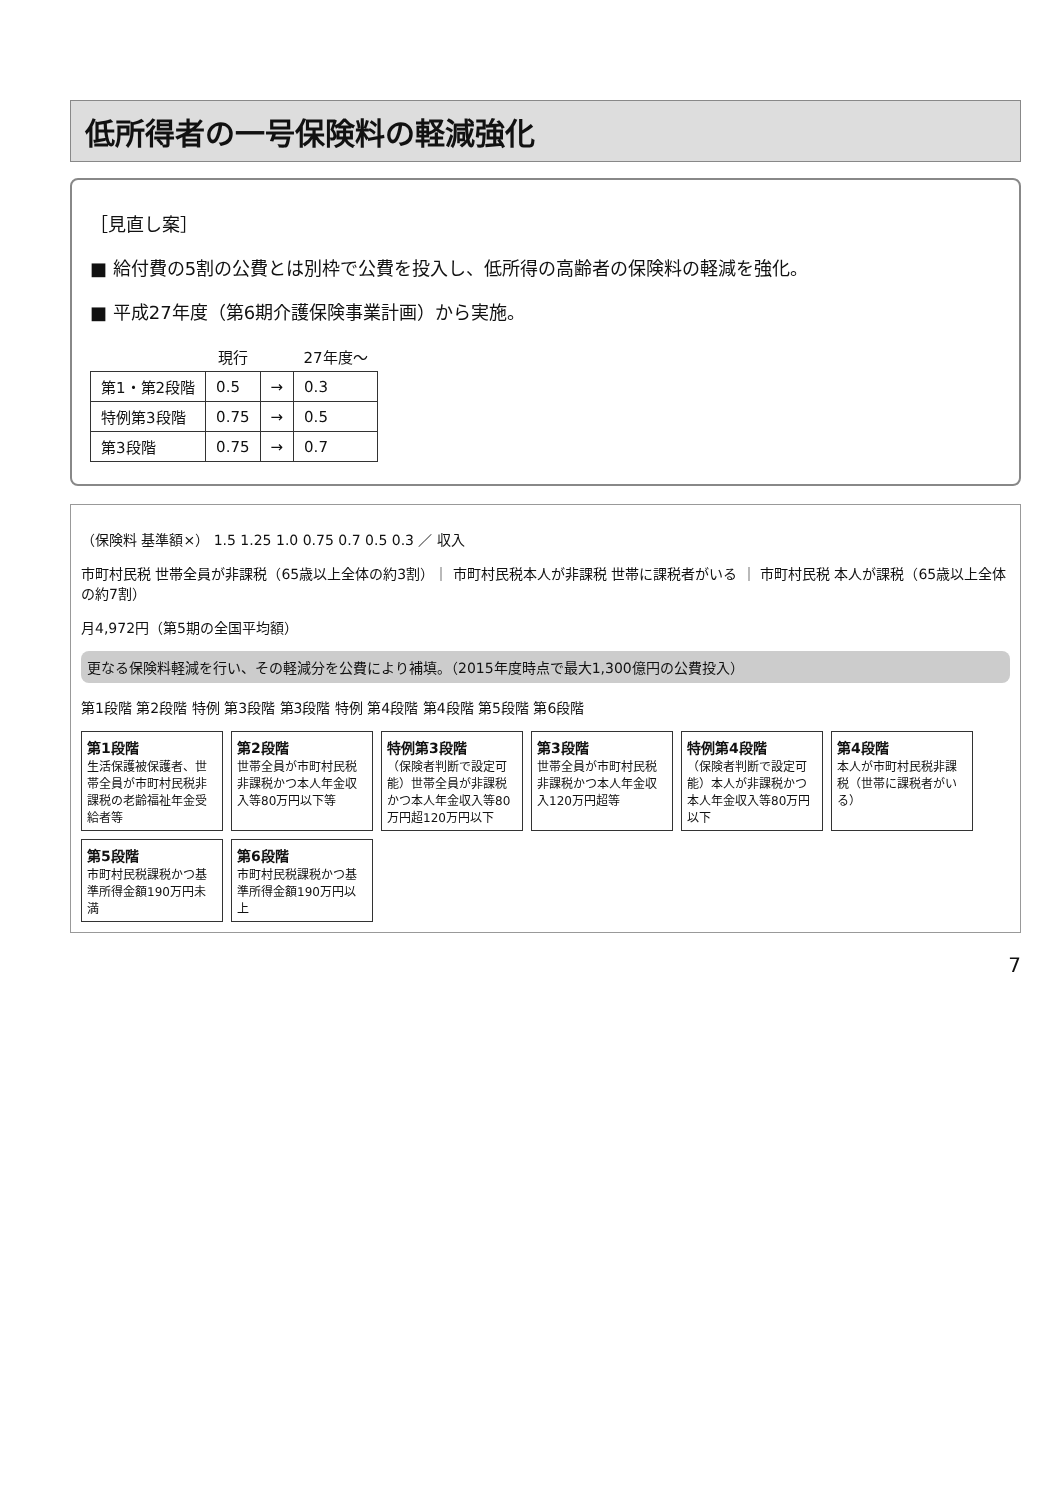低所得者の一号保険料の軽減強化
［見直し案］
■ 給付費の5割の公費とは別枠で公費を投入し、低所得の高齢者の保険料の軽減を強化。
■ 平成27年度（第6期介護保険事業計画）から実施。
| | 現行 | | 27年度～ |
| --- | --- | --- | --- |
| 第1・第2段階 | 0.5 | → | 0.3 |
| 特例第3段階 | 0.75 | → | 0.5 |
| 第3段階 | 0.75 | → | 0.7 |
（保険料 基準額×） 1.5 1.25 1.0 0.75 0.7 0.5 0.3 ／ 収入
市町村民税 世帯全員が非課税（65歳以上全体の約3割）｜ 市町村民税本人が非課税 世帯に課税者がいる ｜ 市町村民税 本人が課税（65歳以上全体の約7割）
月4,972円（第5期の全国平均額）
更なる保険料軽減を行い、その軽減分を公費により補填。（2015年度時点で最大1,300億円の公費投入）
第1段階 第2段階 特例 第3段階 第3段階 特例 第4段階 第4段階 第5段階 第6段階
第1段階
生活保護被保護者、世帯全員が市町村民税非課税の老齢福祉年金受給者等
第2段階
世帯全員が市町村民税非課税かつ本人年金収入等80万円以下等
特例第3段階
（保険者判断で設定可能）世帯全員が非課税かつ本人年金収入等80万円超120万円以下
第3段階
世帯全員が市町村民税非課税かつ本人年金収入120万円超等
特例第4段階
（保険者判断で設定可能）本人が非課税かつ本人年金収入等80万円以下
第4段階
本人が市町村民税非課税（世帯に課税者がいる）
第5段階
市町村民税課税かつ基準所得金額190万円未満
第6段階
市町村民税課税かつ基準所得金額190万円以上
7